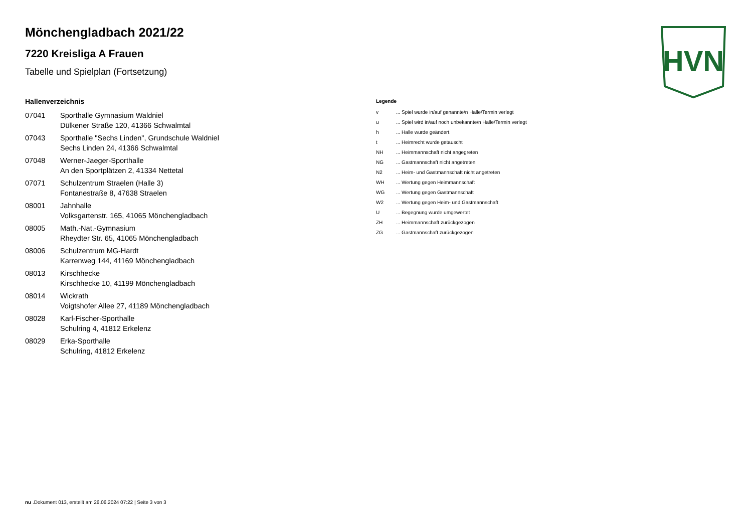HVN
Mönchengladbach 2021/22
7220 Kreisliga A Frauen
Tabelle und Spielplan (Fortsetzung)
Hallenverzeichnis
| 07041 | Sporthalle Gymnasium Waldniel Dülkener Straße 120, 41366 Schwalmtal |
| 07043 | Sporthalle "Sechs Linden", Grundschule Waldniel Sechs Linden 24, 41366 Schwalmtal |
| 07048 | Werner-Jaeger-Sporthalle An den Sportplätzen 2, 41334 Nettetal |
| 07071 | Schulzentrum Straelen (Halle 3) Fontanestraße 8, 47638 Straelen |
| 08001 | Jahnhalle Volksgartenstr. 165, 41065 Mönchengladbach |
| 08005 | Math.-Nat.-Gymnasium Rheydter Str. 65, 41065 Mönchengladbach |
| 08006 | Schulzentrum MG-Hardt Karrenweg 144, 41169 Mönchengladbach |
| 08013 | Kirschhecke Kirschhecke 10, 41199 Mönchengladbach |
| 08014 | Wickrath Voigtshofer Allee 27, 41189 Mönchengladbach |
| 08028 | Karl-Fischer-Sporthalle Schulring 4, 41812 Erkelenz |
| 08029 | Erka-Sporthalle Schulring, 41812 Erkelenz |
Legende
| v | ... Spiel wurde in/auf genannte/n Halle/Termin verlegt |
| u | ... Spiel wird in/auf noch unbekannte/n Halle/Termin verlegt |
| h | ... Halle wurde geändert |
| t | ... Heimrecht wurde getauscht |
| NH | ... Heimmannschaft nicht angegreten |
| NG | ... Gastmannschaft nicht angetreten |
| N2 | ... Heim- und Gastmannschaft nicht angetreten |
| WH | ... Wertung gegen Heimmannschaft |
| WG | ... Wertung gegen Gastmannschaft |
| W2 | ... Wertung gegen Heim- und Gastmannschaft |
| U | ... Begegnung wurde umgewertet |
| ZH | ... Heimmannschaft zurückgezogen |
| ZG | ... Gastmannschaft zurückgezogen |
nu .Dokument 013, erstellt am 26.06.2024 07:22 | Seite 3 von 3